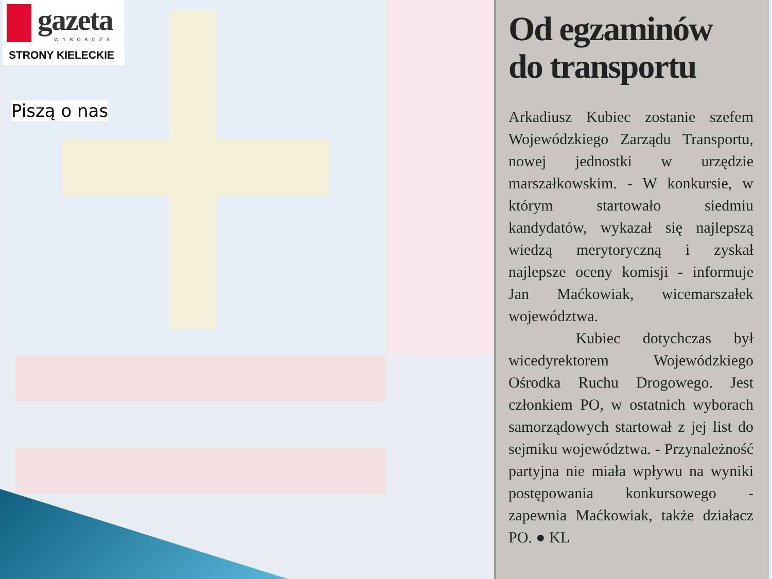gazeta
WYBORCZA
STRONY KIELECKIE
Piszą o nas
Od egzaminów
do transportu
Arkadiusz Kubiec zostanie szefem Wojewódzkiego Zarządu Transportu, nowej jednostki w urzędzie marszałkowskim. - W konkursie, w którym startowało siedmiu kandydatów, wykazał się najlepszą wiedzą merytoryczną i zyskał najlepsze oceny komisji - informuje Jan Maćkowiak, wicemarszałek województwa.
Kubiec dotychczas był wicedyrektorem Wojewódzkiego Ośrodka Ruchu Drogowego. Jest członkiem PO, w ostatnich wyborach samorządowych startował z jej list do sejmiku województwa. - Przynależność partyjna nie miała wpływu na wyniki postępowania konkursowego - zapewnia Maćkowiak, także działacz PO. ● KL